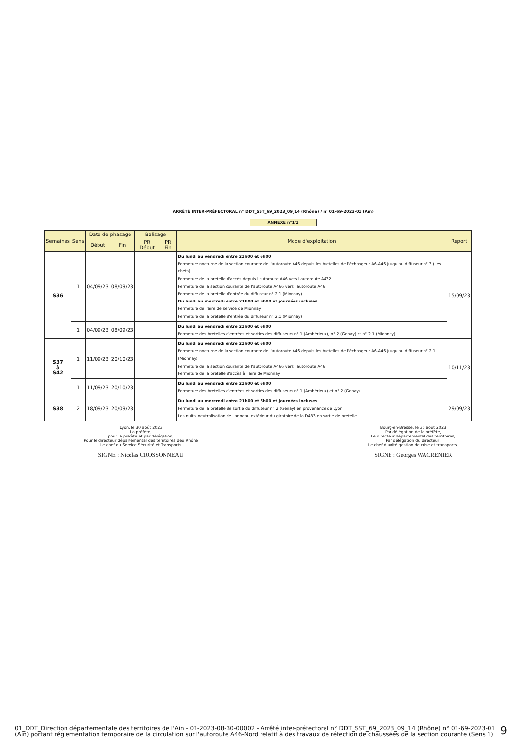ARRÊTÉ INTER-PRÉFECTORAL n° DDT_SST_69_2023_09_14 (Rhône) / n° 01-69-2023-01 (Ain)
ANNEXE n°1/1
| Semaines | Sens | Date de phasage | | Balisage | | Mode d'exploitation | Report |
| --- | --- | --- | --- | --- | --- | --- | --- |
| | | Début | Fin | PR Début | PR Fin | | |
| S36 | 1 | 04/09/23 | 08/09/23 | | | Du lundi au vendredi entre 21h00 et 6h00 Fermeture nocturne de la section courante de l'autoroute A46 depuis les bretelles de l'échangeur A6-A46 jusqu'au diffuseur n° 3 (Les chets) Fermeture de la bretelle d'accès depuis l'autoroute A46 vers l'autoroute A432 Fermeture de la section courante de l'autoroute A466 vers l'autoroute A46 Fermeture de la bretelle d'entrée du diffuseur n° 2.1 (Mionnay) Du lundi au mercredi entre 21h00 et 6h00 et journées incluses Fermeture de l'aire de service de Mionnay Fermeture de la bretelle d'entrée du diffuseur n° 2.1 (Mionnay) | 15/09/23 |
| | 1 | 04/09/23 | 08/09/23 | | | Du lundi au vendredi entre 21h00 et 6h00 Fermeture des bretelles d'entrées et sorties des diffuseurs n° 1 (Ambérieux), n° 2 (Genay) et n° 2.1 (Mionnay) | |
| S37 à S42 | 1 | 11/09/23 | 20/10/23 | | | Du lundi au vendredi entre 21h00 et 6h00 Fermeture nocturne de la section courante de l'autoroute A46 depuis les bretelles de l'échangeur A6-A46 jusqu'au diffuseur n° 2.1 (Mionnay) Fermeture de la section courante de l'autoroute A466 vers l'autoroute A46 Fermeture de la bretelle d'accès à l'aire de Mionnay | 10/11/23 |
| | 1 | 11/09/23 | 20/10/23 | | | Du lundi au vendredi entre 21h00 et 6h00 Fermeture des bretelles d'entrées et sorties des diffuseurs n° 1 (Ambérieux) et n° 2 (Genay) | |
| S38 | 2 | 18/09/23 | 20/09/23 | | | Du lundi au mercredi entre 21h00 et 6h00 et journées incluses Fermeture de la bretelle de sortie du diffuseur n° 2 (Genay) en provenance de Lyon Les nuits, neutralisation de l'anneau extérieur du giratoire de la D433 en sortie de bretelle | 29/09/23 |
Lyon, le 30 août 2023
La préfète,
pour la préfète et par délégation,
Pour le directeur départemental des territoires deu Rhône
Le chef du Service Sécurité et Transports
SIGNE : Nicolas CROSSONNEAU
Bourg-en-Bresse, le 30 août 2023
Par délégation de la préfète,
Le directeur départemental des territoires,
Par délégation du directeur,
Le chef d'unité gestion de crise et transports,
SIGNE : Georges WACRENIER
01_DDT_Direction départementale des territoires de l'Ain - 01-2023-08-30-00002 - Arrêté inter-préfectoral n° DDT_SST_69_2023_09_14 (Rhône) n° 01-69-2023-01 (Ain) portant réglementation temporaire de la circulation sur l'autoroute A46-Nord relatif à des travaux de réfection de chaussées de la section courante (Sens 1)
9